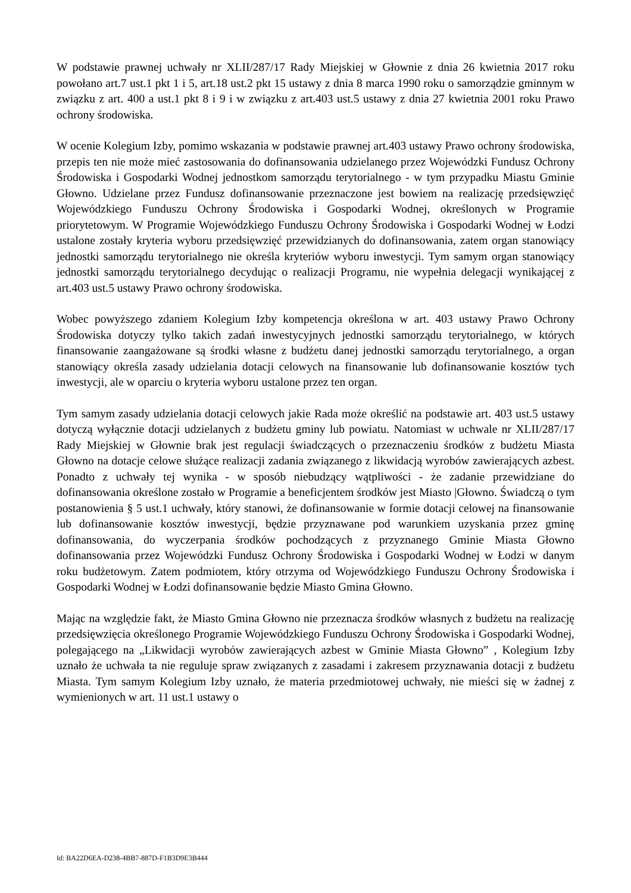W podstawie prawnej uchwały nr XLII/287/17 Rady Miejskiej w Głownie z dnia 26 kwietnia 2017 roku powołano art.7 ust.1 pkt 1 i 5, art.18 ust.2 pkt 15 ustawy z dnia 8 marca 1990 roku o samorządzie gminnym w związku z art. 400 a ust.1 pkt 8 i 9 i w związku z art.403 ust.5 ustawy z dnia 27 kwietnia 2001 roku Prawo ochrony środowiska.
W ocenie Kolegium Izby, pomimo wskazania w podstawie prawnej art.403 ustawy Prawo ochrony środowiska, przepis ten nie może mieć zastosowania do dofinansowania udzielanego przez Wojewódzki Fundusz Ochrony Środowiska i Gospodarki Wodnej jednostkom samorządu terytorialnego - w tym przypadku Miastu Gminie Głowno. Udzielane przez Fundusz dofinansowanie przeznaczone jest bowiem na realizację przedsięwzięć Wojewódzkiego Funduszu Ochrony Środowiska i Gospodarki Wodnej, określonych w Programie priorytetowym. W Programie Wojewódzkiego Funduszu Ochrony Środowiska i Gospodarki Wodnej w Łodzi ustalone zostały kryteria wyboru przedsięwzięć przewidzianych do dofinansowania, zatem organ stanowiący jednostki samorządu terytorialnego nie określa kryteriów wyboru inwestycji. Tym samym organ stanowiący jednostki samorządu terytorialnego decydując o realizacji Programu, nie wypełnia delegacji wynikającej z art.403 ust.5 ustawy Prawo ochrony środowiska.
Wobec powyższego zdaniem Kolegium Izby kompetencja określona w art. 403 ustawy Prawo Ochrony Środowiska dotyczy tylko takich zadań inwestycyjnych jednostki samorządu terytorialnego, w których finansowanie zaangażowane są środki własne z budżetu danej jednostki samorządu terytorialnego, a organ stanowiący określa zasady udzielania dotacji celowych na finansowanie lub dofinansowanie kosztów tych inwestycji, ale w oparciu o kryteria wyboru ustalone przez ten organ.
Tym samym zasady udzielania dotacji celowych jakie Rada może określić na podstawie art. 403 ust.5 ustawy dotyczą wyłącznie dotacji udzielanych z budżetu gminy lub powiatu. Natomiast w uchwale nr XLII/287/17 Rady Miejskiej w Głownie brak jest regulacji świadczących o przeznaczeniu środków z budżetu Miasta Głowno na dotacje celowe służące realizacji zadania związanego z likwidacją wyrobów zawierających azbest. Ponadto z uchwały tej wynika - w sposób niebudzący wątpliwości - że zadanie przewidziane do dofinansowania określone zostało w Programie a beneficjentem środków jest Miasto |Głowno. Świadczą o tym postanowienia § 5 ust.1 uchwały, który stanowi, że dofinansowanie w formie dotacji celowej na finansowanie lub dofinansowanie kosztów inwestycji, będzie przyznawane pod warunkiem uzyskania przez gminę dofinansowania, do wyczerpania środków pochodzących z przyznanego Gminie Miasta Głowno dofinansowania przez Wojewódzki Fundusz Ochrony Środowiska i Gospodarki Wodnej w Łodzi w danym roku budżetowym. Zatem podmiotem, który otrzyma od Wojewódzkiego Funduszu Ochrony Środowiska i Gospodarki Wodnej w Łodzi dofinansowanie będzie Miasto Gmina Głowno.
Mając na względzie fakt, że Miasto Gmina Głowno nie przeznacza środków własnych z budżetu na realizację przedsięwzięcia określonego Programie Wojewódzkiego Funduszu Ochrony Środowiska i Gospodarki Wodnej, polegającego na „Likwidacji wyrobów zawierających azbest w Gminie Miasta Głowno” , Kolegium Izby uznało że uchwała ta nie reguluje spraw związanych z zasadami i zakresem przyznawania dotacji z budżetu Miasta. Tym samym Kolegium Izby uznało, że materia przedmiotowej uchwały, nie mieści się w żadnej z wymienionych w art. 11 ust.1 ustawy o
Id: BA22D6EA-D238-4BB7-887D-F1B3D9E3B444